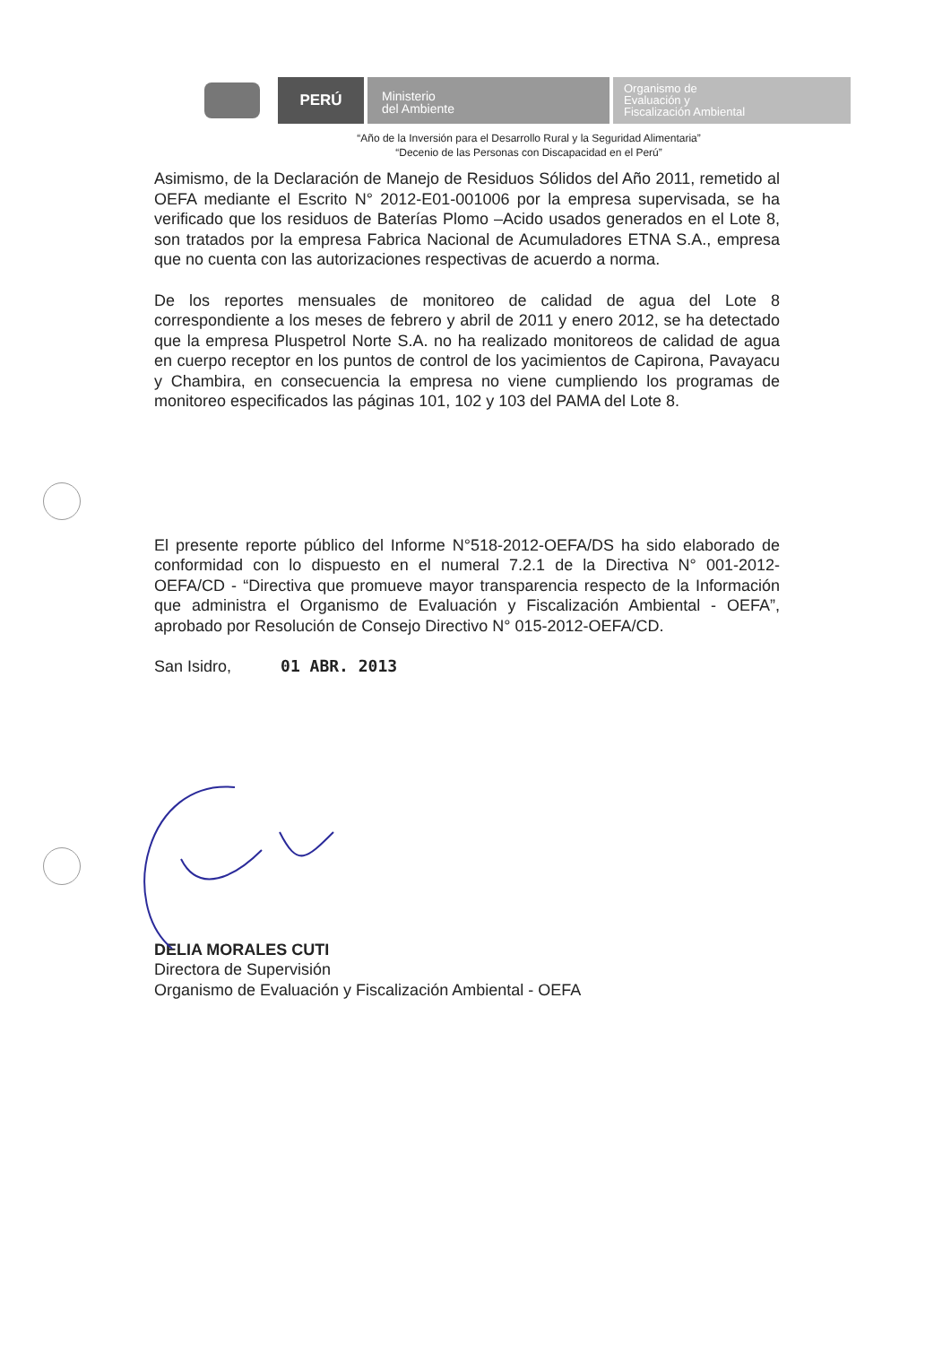PERÚ
Ministerio
del Ambiente
Organismo de
Evaluación y
Fiscalización Ambiental
“Año de la Inversión para el Desarrollo Rural y la Seguridad Alimentaria”
“Decenio de las Personas con Discapacidad en el Perú”
Asimismo, de la Declaración de Manejo de Residuos Sólidos del Año 2011, remetido al OEFA mediante el Escrito N° 2012-E01-001006 por la empresa supervisada, se ha verificado que los residuos de Baterías Plomo –Acido usados generados en el Lote 8, son tratados por la empresa Fabrica Nacional de Acumuladores ETNA S.A., empresa que no cuenta con las autorizaciones respectivas de acuerdo a norma.
De los reportes mensuales de monitoreo de calidad de agua del Lote 8 correspondiente a los meses de febrero y abril de 2011 y enero 2012, se ha detectado que la empresa Pluspetrol Norte S.A. no ha realizado monitoreos de calidad de agua en cuerpo receptor en los puntos de control de los yacimientos de Capirona, Pavayacu y Chambira, en consecuencia la empresa no viene cumpliendo los programas de monitoreo especificados las páginas 101, 102 y 103 del PAMA del Lote 8.
El presente reporte público del Informe N°518-2012-OEFA/DS ha sido elaborado de conformidad con lo dispuesto en el numeral 7.2.1 de la Directiva N° 001-2012-OEFA/CD - “Directiva que promueve mayor transparencia respecto de la Información que administra el Organismo de Evaluación y Fiscalización Ambiental - OEFA”, aprobado por Resolución de Consejo Directivo N° 015-2012-OEFA/CD.
San Isidro, 01 ABR. 2013
DELIA MORALES CUTI
Directora de Supervisión
Organismo de Evaluación y Fiscalización Ambiental - OEFA